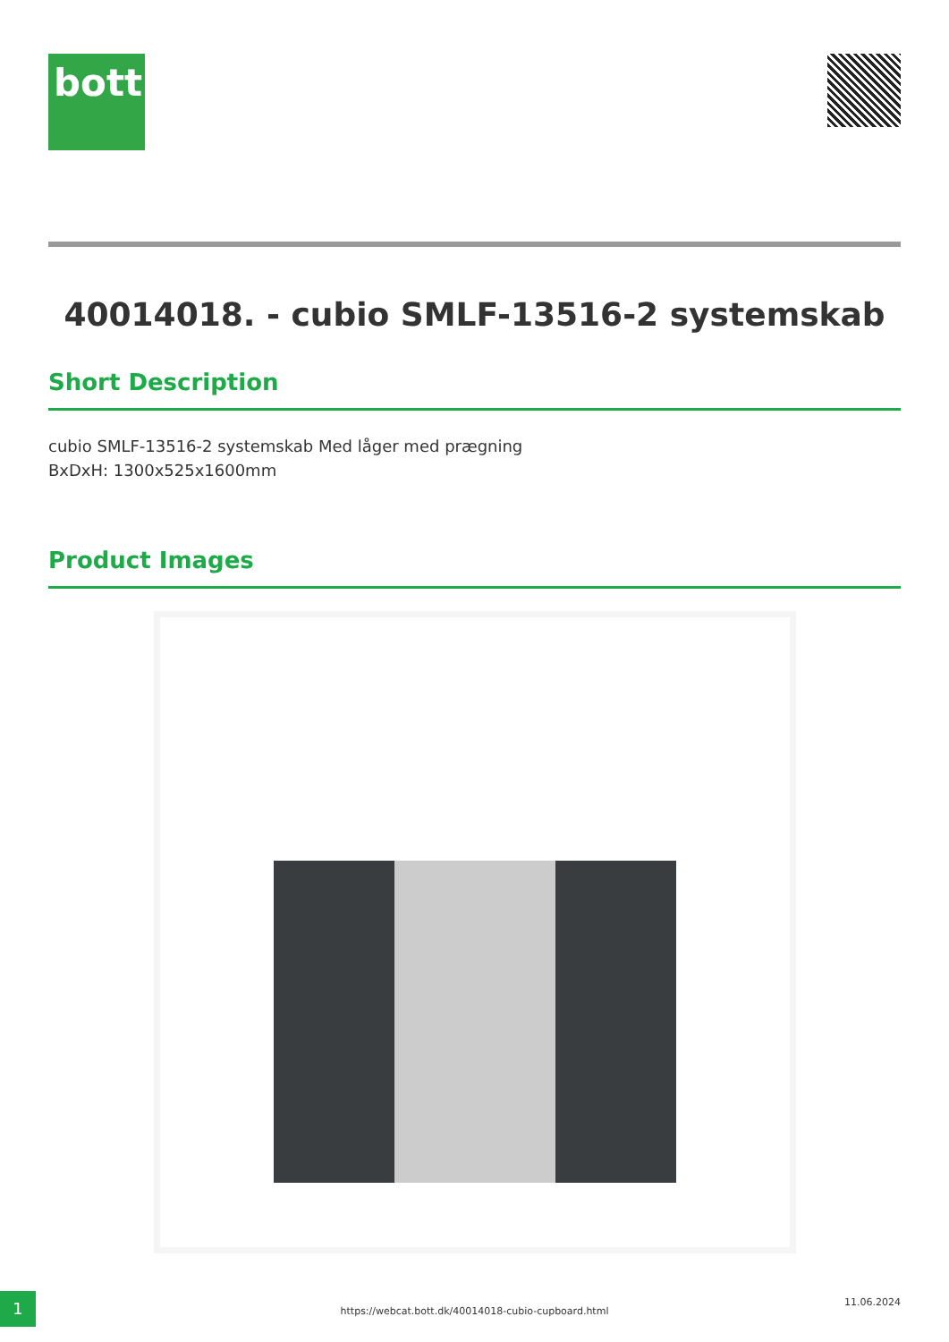bott
40014018. - cubio SMLF-13516-2 systemskab
Short Description
cubio SMLF-13516-2 systemskab Med låger med prægning
BxDxH: 1300x525x1600mm
Product Images
1
https://webcat.bott.dk/40014018-cubio-cupboard.html
11.06.2024